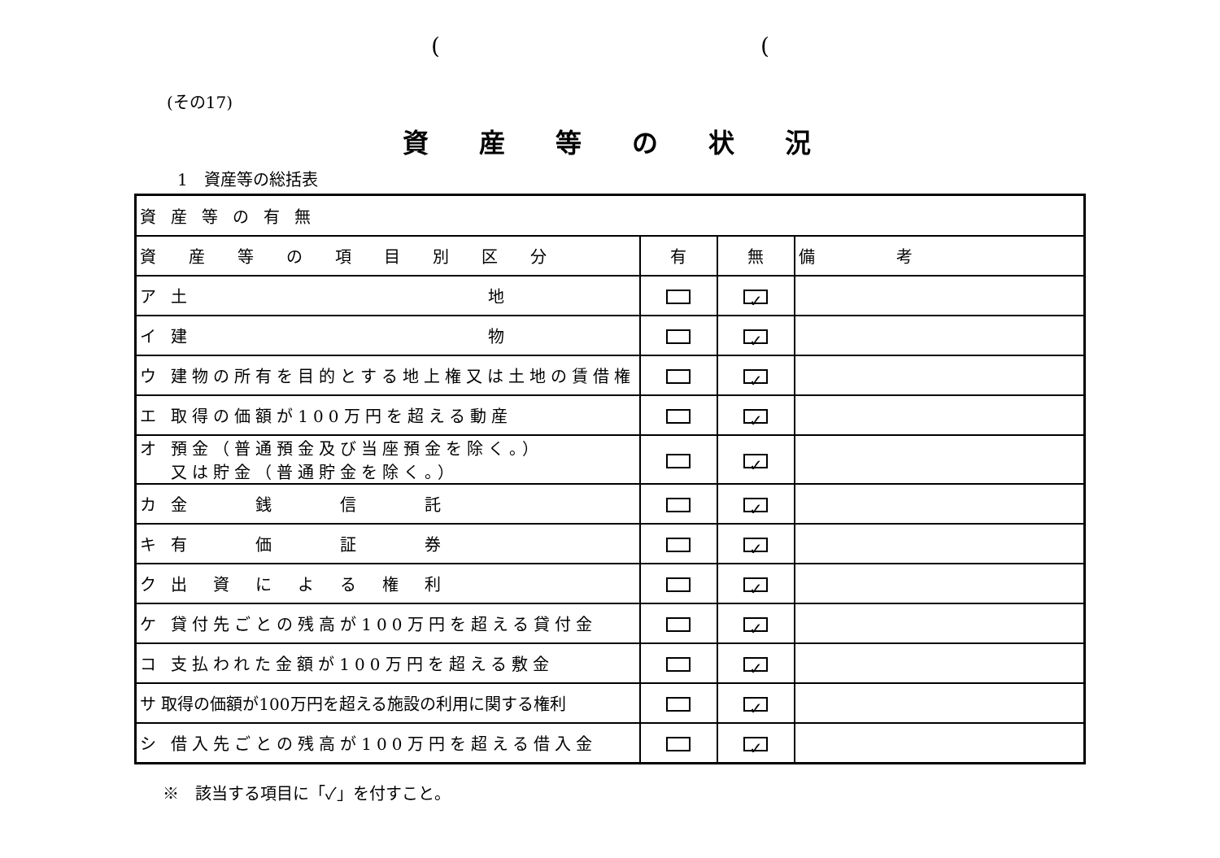( (
(その17)
資産等の状況
1　資産等の総括表
| 資産等の有無 | | | |
| 資産等の項目別区分 | 有 | 無 | 備 考 |
| ア 土 地 | | ✓ | |
| イ 建 物 | | ✓ | |
| ウ 建物の所有を目的とする地上権又は土地の賃借権 | | ✓ | |
| エ 取得の価額が100万円を超える動産 | | ✓ | |
| オ 預金（普通預金及び当座預金を除く。） 又は貯金（普通貯金を除く。） | | ✓ | |
| カ 金 銭 信 託 | | ✓ | |
| キ 有 価 証 券 | | ✓ | |
| ク 出 資 に よ る 権 利 | | ✓ | |
| ケ 貸付先ごとの残高が100万円を超える貸付金 | | ✓ | |
| コ 支払われた金額が100万円を超える敷金 | | ✓ | |
| サ 取得の価額が100万円を超える施設の利用に関する権利 | | ✓ | |
| シ 借入先ごとの残高が100万円を超える借入金 | | ✓ | |
※　該当する項目に「✓」を付すこと。